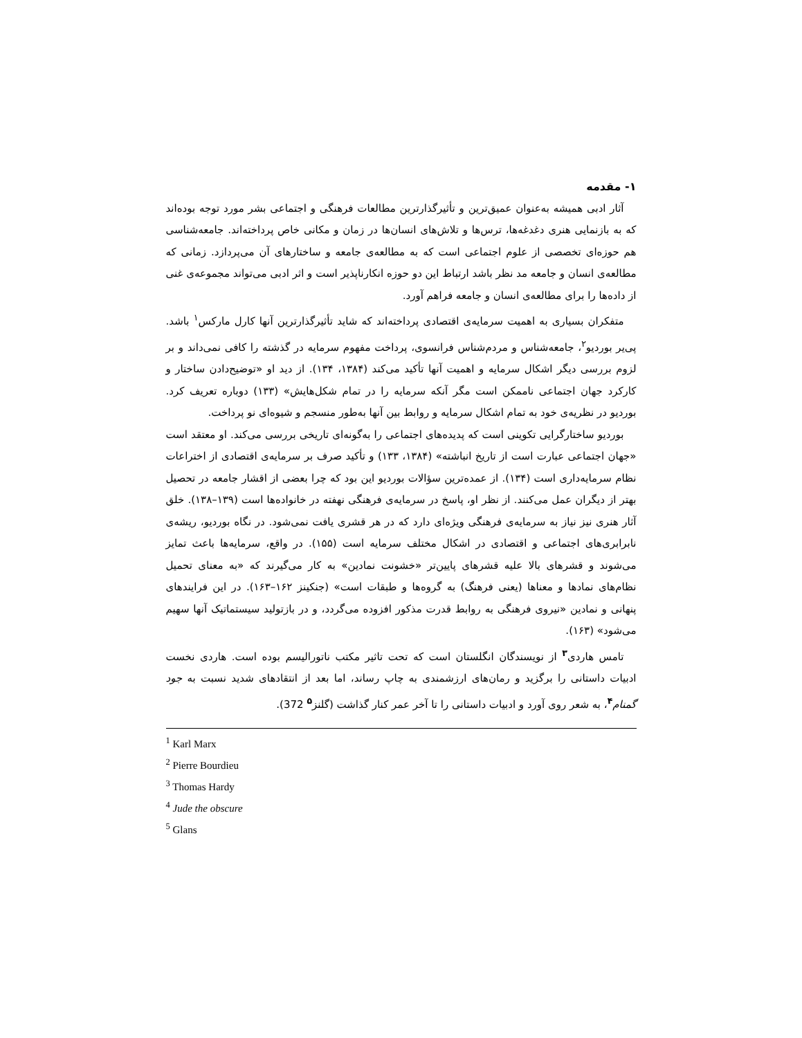۱- مقدمه
آثار ادبی همیشه به‌عنوان عمیق‌ترین و تأثیرگذارترین مطالعات فرهنگی و اجتماعی بشر مورد توجه بوده‌اند که به بازنمایی هنری دغدغه‌ها، ترس‌ها و تلاش‌های انسان‌ها در زمان و مکانی خاص پرداخته‌اند. جامعه‌شناسی هم حوزه‌ای تخصصی از علوم اجتماعی است که به مطالعه‌ی جامعه و ساختارهای آن می‌پردازد. زمانی که مطالعه‌ی انسان و جامعه مد نظر باشد ارتباط این دو حوزه انکارناپذیر است و اثر ادبی می‌تواند مجموعه‌ی غنی از داده‌ها را برای مطالعه‌ی انسان و جامعه فراهم آورد.
متفکران بسیاری به اهمیت سرمایه‌ی اقتصادی پرداخته‌اند که شاید تأثیرگذارترین آنها کارل مارکس<sup>۱</sup> باشد. پی‌یر بوردیو<sup>۲</sup>، جامعه‌شناس و مردم‌شناس فرانسوی، پرداخت مفهوم سرمایه در گذشته را کافی نمی‌داند و بر لزوم بررسی دیگر اشکال سرمایه و اهمیت آنها تأکید می‌کند (۱۳۸۴، ۱۳۴). از دید او «توضیح‌دادن ساختار و کارکرد جهان اجتماعی ناممکن است مگر آنکه سرمایه را در تمام شکل‌هایش» (۱۳۳) دوباره تعریف کرد. بوردیو در نظریه‌ی خود به تمام اشکال سرمایه و روابط بین آنها به‌طور منسجم و شیوه‌ای نو پرداخت.
بوردیو ساختارگرایی تکوینی است که پدیده‌های اجتماعی را به‌گونه‌ای تاریخی بررسی می‌کند. او معتقد است «جهان اجتماعی عبارت است از تاریخ انباشته» (۱۳۸۴، ۱۳۳) و تأکید صرف بر سرمایه‌ی اقتصادی از اختراعات نظام سرمایه‌داری است (۱۳۴). از عمده‌ترین سؤالات بوردیو این بود که چرا بعضی از اقشار جامعه در تحصیل بهتر از دیگران عمل می‌کنند. از نظر او، پاسخ در سرمایه‌ی فرهنگی نهفته در خانواده‌ها است (۱۳۹–۱۳۸). خلق آثار هنری نیز نیاز به سرمایه‌ی فرهنگی ویژه‌ای دارد که در هر قشری یافت نمی‌شود. در نگاه بوردیو، ریشه‌ی نابرابری‌های اجتماعی و اقتصادی در اشکال مختلف سرمایه است (۱۵۵). در واقع، سرمایه‌ها باعث تمایز می‌شوند و قشرهای بالا علیه قشرهای پایین‌تر «خشونت نمادین» به کار می‌گیرند که «به معنای تحمیل نظام‌های نمادها و معناها (یعنی فرهنگ) به گروه‌ها و طبقات است» (جنکینز ۱۶۲–۱۶۳). در این فرایندهای پنهانی و نمادین «نیروی فرهنگی به روابط قدرت مذکور افزوده می‌گردد، و در بازتولید سیستماتیک آنها سهیم می‌شود» (۱۶۳).
تامس هاردی<sup>۳</sup> از نویسندگان انگلستان است که تحت تاثیر مکتب ناتورالیسم بوده است. هاردی نخست ادبیات داستانی را برگزید و رمان‌های ارزشمندی به چاپ رساند، اما بعد از انتقادهای شدید نسبت به جود گمنام<sup>۴</sup>، به شعر روی آورد و ادبیات داستانی را تا آخر عمر کنار گذاشت (گلنز<sup>۵</sup> 372).
<sup>1</sup> Karl Marx
<sup>2</sup> Pierre Bourdieu
<sup>3</sup> Thomas Hardy
<sup>4</sup> Jude the obscure
<sup>5</sup> Glans